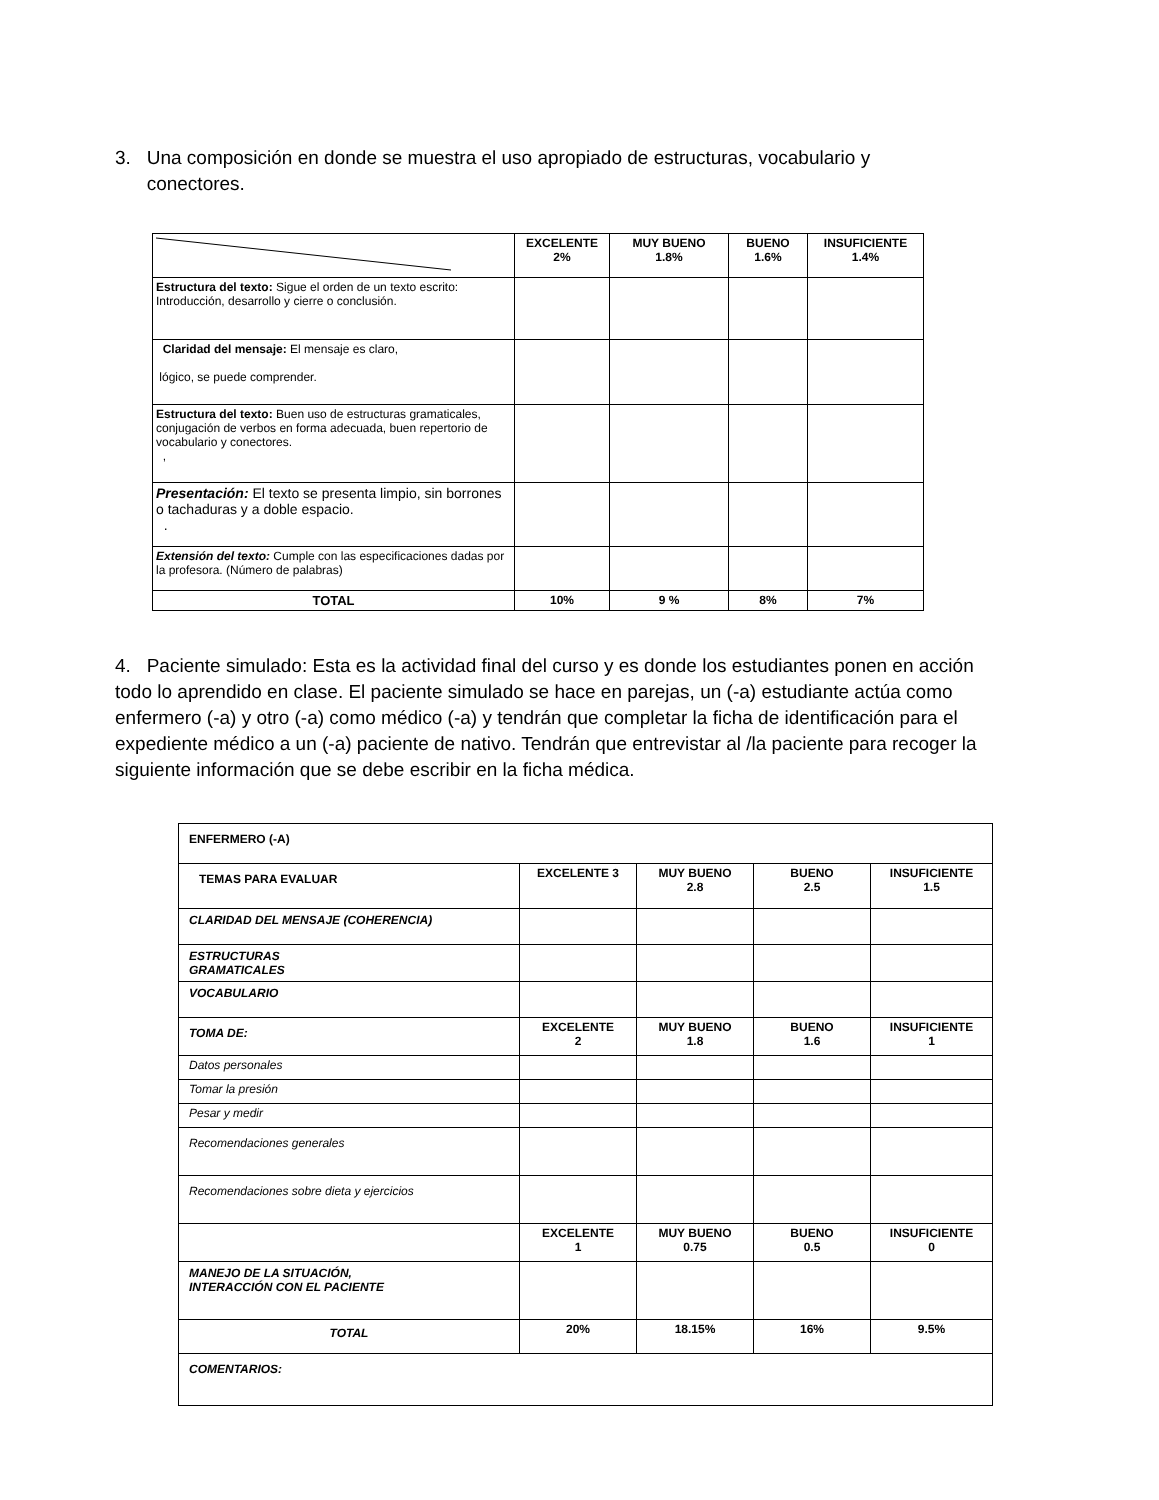3. Una composición en donde se muestra el uso apropiado de estructuras, vocabulario y
conectores.
| | EXCELENTE 2% | MUY BUENO 1.8% | BUENO 1.6% | INSUFICIENTE 1.4% |
| Estructura del texto: Sigue el orden de un texto escrito: Introducción, desarrollo y cierre o conclusión. | | | | |
| Claridad del mensaje: El mensaje es claro, lógico, se puede comprender. | | | | |
| Estructura del texto: Buen uso de estructuras gramaticales, conjugación de verbos en forma adecuada, buen repertorio de vocabulario y conectores. , | | | | |
| Presentación: El texto se presenta limpio, sin borrones o tachaduras y a doble espacio. . | | | | |
| Extensión del texto: Cumple con las especificaciones dadas por la profesora. (Número de palabras) | | | | |
| TOTAL | 10% | 9 % | 8% | 7% |
4. Paciente simulado: Esta es la actividad final del curso y es donde los estudiantes ponen en acción todo lo aprendido en clase. El paciente simulado se hace en parejas, un (-a) estudiante actúa como enfermero (-a) y otro (-a) como médico (-a) y tendrán que completar la ficha de identificación para el expediente médico a un (-a) paciente de nativo. Tendrán que entrevistar al /la paciente para recoger la siguiente información que se debe escribir en la ficha médica.
| ENFERMERO (-A) | | | | |
| TEMAS PARA EVALUAR | EXCELENTE 3 | MUY BUENO 2.8 | BUENO 2.5 | INSUFICIENTE 1.5 |
| CLARIDAD DEL MENSAJE (COHERENCIA) | | | | |
| ESTRUCTURAS GRAMATICALES | | | | |
| VOCABULARIO | | | | |
| TOMA DE: | EXCELENTE 2 | MUY BUENO 1.8 | BUENO 1.6 | INSUFICIENTE 1 |
| Datos personales | | | | |
| Tomar la presión | | | | |
| Pesar y medir | | | | |
| Recomendaciones generales | | | | |
| Recomendaciones sobre dieta y ejercicios | | | | |
| | EXCELENTE 1 | MUY BUENO 0.75 | BUENO 0.5 | INSUFICIENTE 0 |
| MANEJO DE LA SITUACIÓN, INTERACCIÓN CON EL PACIENTE | | | | |
| TOTAL | 20% | 18.15% | 16% | 9.5% |
| COMENTARIOS: | | | | |